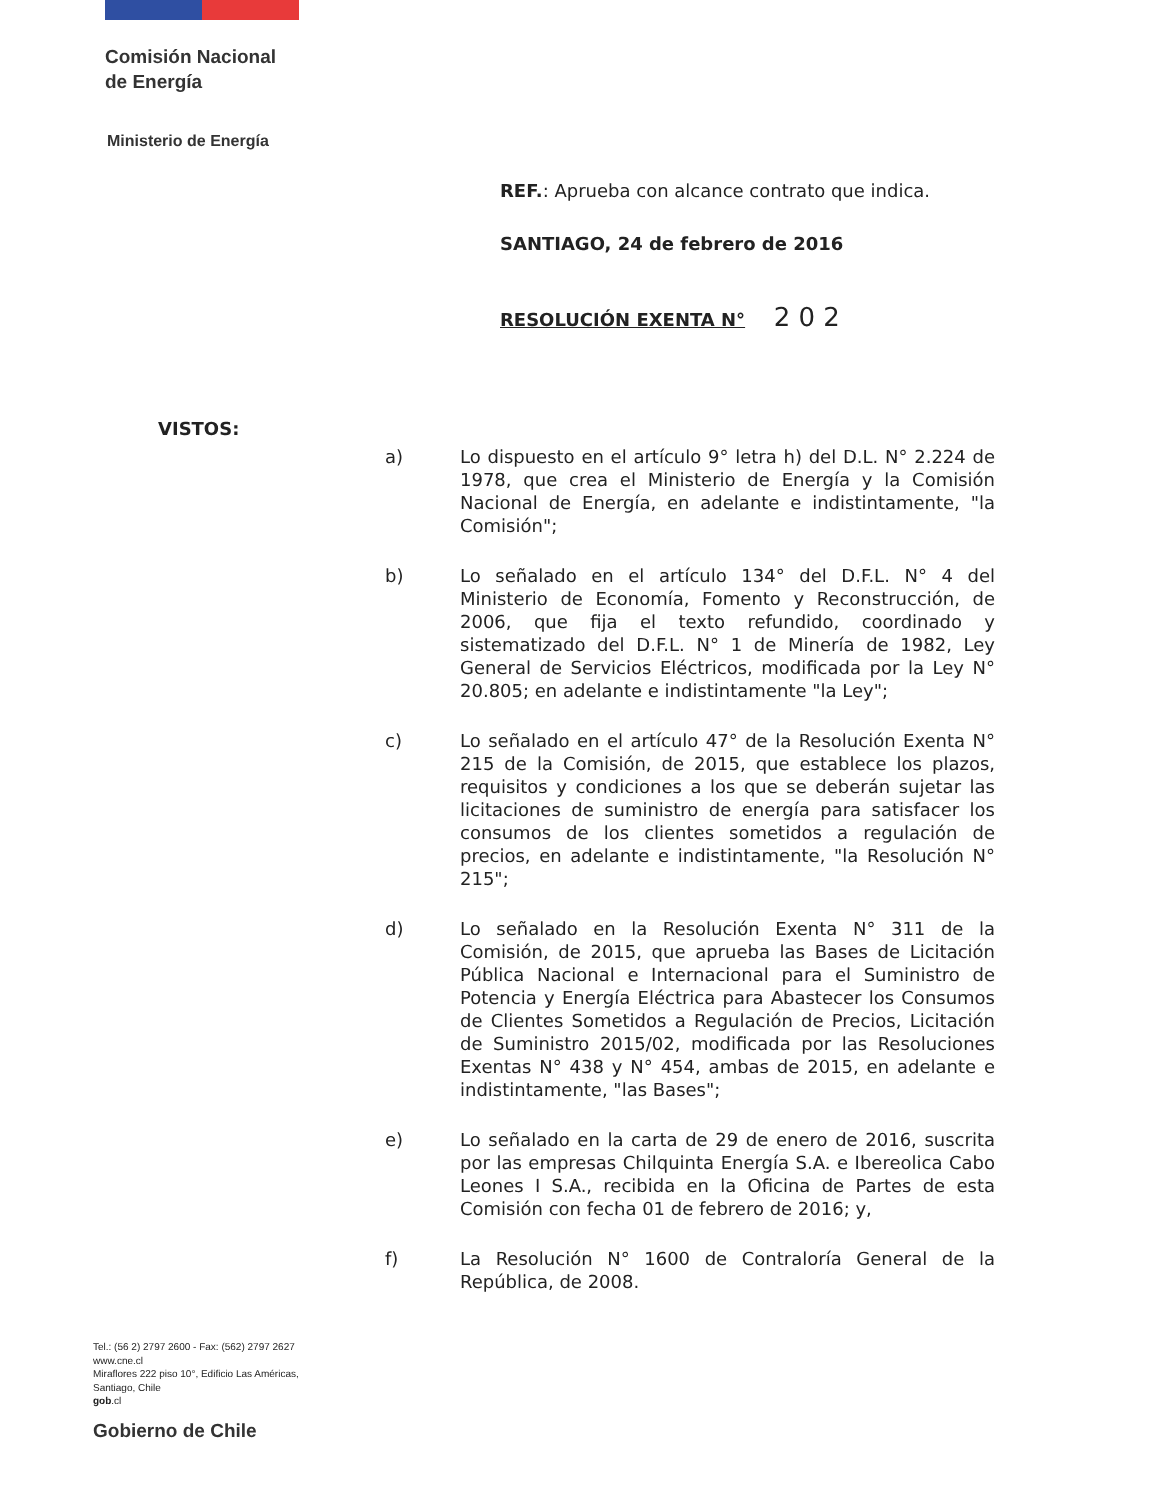Comisión Nacional
de Energía
Ministerio de Energía
REF.: Aprueba con alcance contrato que indica.
SANTIAGO, 24 de febrero de 2016
RESOLUCIÓN EXENTA N° 2 0 2
VISTOS:
a) Lo dispuesto en el artículo 9° letra h) del D.L. N° 2.224 de 1978, que crea el Ministerio de Energía y la Comisión Nacional de Energía, en adelante e indistintamente, "la Comisión";
b) Lo señalado en el artículo 134° del D.F.L. N° 4 del Ministerio de Economía, Fomento y Reconstrucción, de 2006, que fija el texto refundido, coordinado y sistematizado del D.F.L. N° 1 de Minería de 1982, Ley General de Servicios Eléctricos, modificada por la Ley N° 20.805; en adelante e indistintamente "la Ley";
c) Lo señalado en el artículo 47° de la Resolución Exenta N° 215 de la Comisión, de 2015, que establece los plazos, requisitos y condiciones a los que se deberán sujetar las licitaciones de suministro de energía para satisfacer los consumos de los clientes sometidos a regulación de precios, en adelante e indistintamente, "la Resolución N° 215";
d) Lo señalado en la Resolución Exenta N° 311 de la Comisión, de 2015, que aprueba las Bases de Licitación Pública Nacional e Internacional para el Suministro de Potencia y Energía Eléctrica para Abastecer los Consumos de Clientes Sometidos a Regulación de Precios, Licitación de Suministro 2015/02, modificada por las Resoluciones Exentas N° 438 y N° 454, ambas de 2015, en adelante e indistintamente, "las Bases";
e) Lo señalado en la carta de 29 de enero de 2016, suscrita por las empresas Chilquinta Energía S.A. e Ibereolica Cabo Leones I S.A., recibida en la Oficina de Partes de esta Comisión con fecha 01 de febrero de 2016; y,
f) La Resolución N° 1600 de Contraloría General de la República, de 2008.
Tel.: (56 2) 2797 2600 - Fax: (562) 2797 2627
www.cne.cl
Miraflores 222 piso 10°, Edificio Las Américas,
Santiago, Chile
gob.cl
Gobierno de Chile